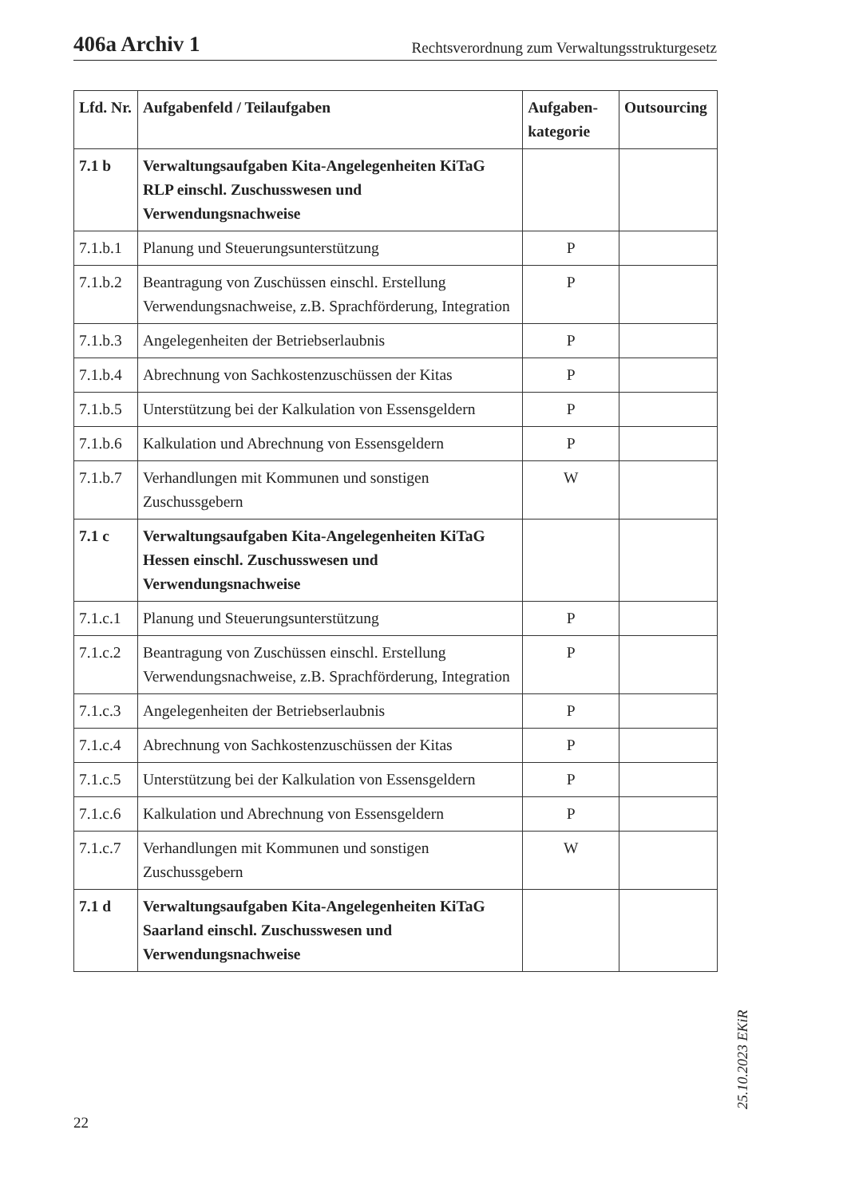406a Archiv 1 Rechtsverordnung zum Verwaltungsstrukturgesetz
| Lfd. Nr. | Aufgabenfeld / Teilaufgaben | Aufgaben­kategorie | Outsour­cing |
| --- | --- | --- | --- |
| 7.1 b | Verwaltungsaufgaben Kita-Angelegenheiten KiTaG RLP einschl. Zuschusswesen und Verwendungsnachweise | | |
| 7.1.b.1 | Planung und Steuerungsunterstützung | P | |
| 7.1.b.2 | Beantragung von Zuschüssen einschl. Erstellung Verwendungsnachweise, z.B. Sprachförderung, Integration | P | |
| 7.1.b.3 | Angelegenheiten der Betriebserlaubnis | P | |
| 7.1.b.4 | Abrechnung von Sachkostenzuschüssen der Kitas | P | |
| 7.1.b.5 | Unterstützung bei der Kalkulation von Essensgeldern | P | |
| 7.1.b.6 | Kalkulation und Abrechnung von Essensgeldern | P | |
| 7.1.b.7 | Verhandlungen mit Kommunen und sonstigen Zuschussgebern | W | |
| 7.1 c | Verwaltungsaufgaben Kita-Angelegenheiten KiTaG Hessen einschl. Zuschusswesen und Verwendungsnachweise | | |
| 7.1.c.1 | Planung und Steuerungsunterstützung | P | |
| 7.1.c.2 | Beantragung von Zuschüssen einschl. Erstellung Verwendungsnachweise, z.B. Sprachförderung, Integration | P | |
| 7.1.c.3 | Angelegenheiten der Betriebserlaubnis | P | |
| 7.1.c.4 | Abrechnung von Sachkostenzuschüssen der Kitas | P | |
| 7.1.c.5 | Unterstützung bei der Kalkulation von Essensgeldern | P | |
| 7.1.c.6 | Kalkulation und Abrechnung von Essensgeldern | P | |
| 7.1.c.7 | Verhandlungen mit Kommunen und sonstigen Zuschussgebern | W | |
| 7.1 d | Verwaltungsaufgaben Kita-Angelegenheiten KiTaG Saarland einschl. Zuschusswesen und Verwendungsnachweise | | |
25.10.2023 EKiR
22